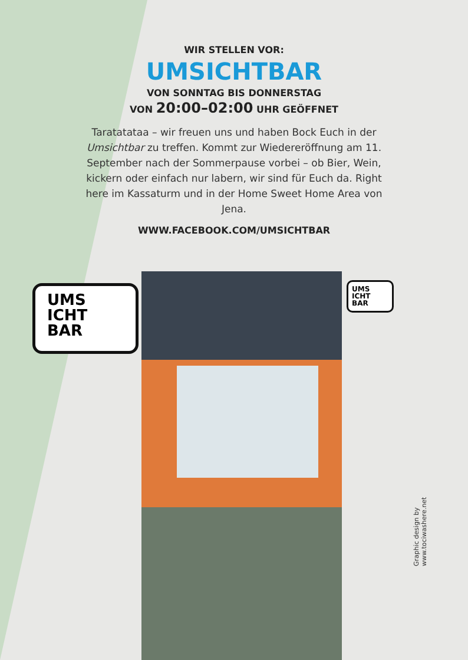WIR STELLEN VOR:
UMSICHTBAR
VON SONNTAG BIS DONNERSTAG
VON 20:00–02:00 UHR GEÖFFNET
Taratatataa – wir freuen uns und haben Bock Euch in der Umsichtbar zu treffen. Kommt zur Wiedereröffnung am 11. September nach der Sommerpause vorbei – ob Bier, Wein, kickern oder einfach nur labern, wir sind für Euch da. Right here im Kassaturm und in der Home Sweet Home Area von Jena.
WWW.FACEBOOK.COM/UMSICHTBAR
UMS
ICHT
BAR
UMS
ICHT
BAR
Graphic design by www.tociwashere.net